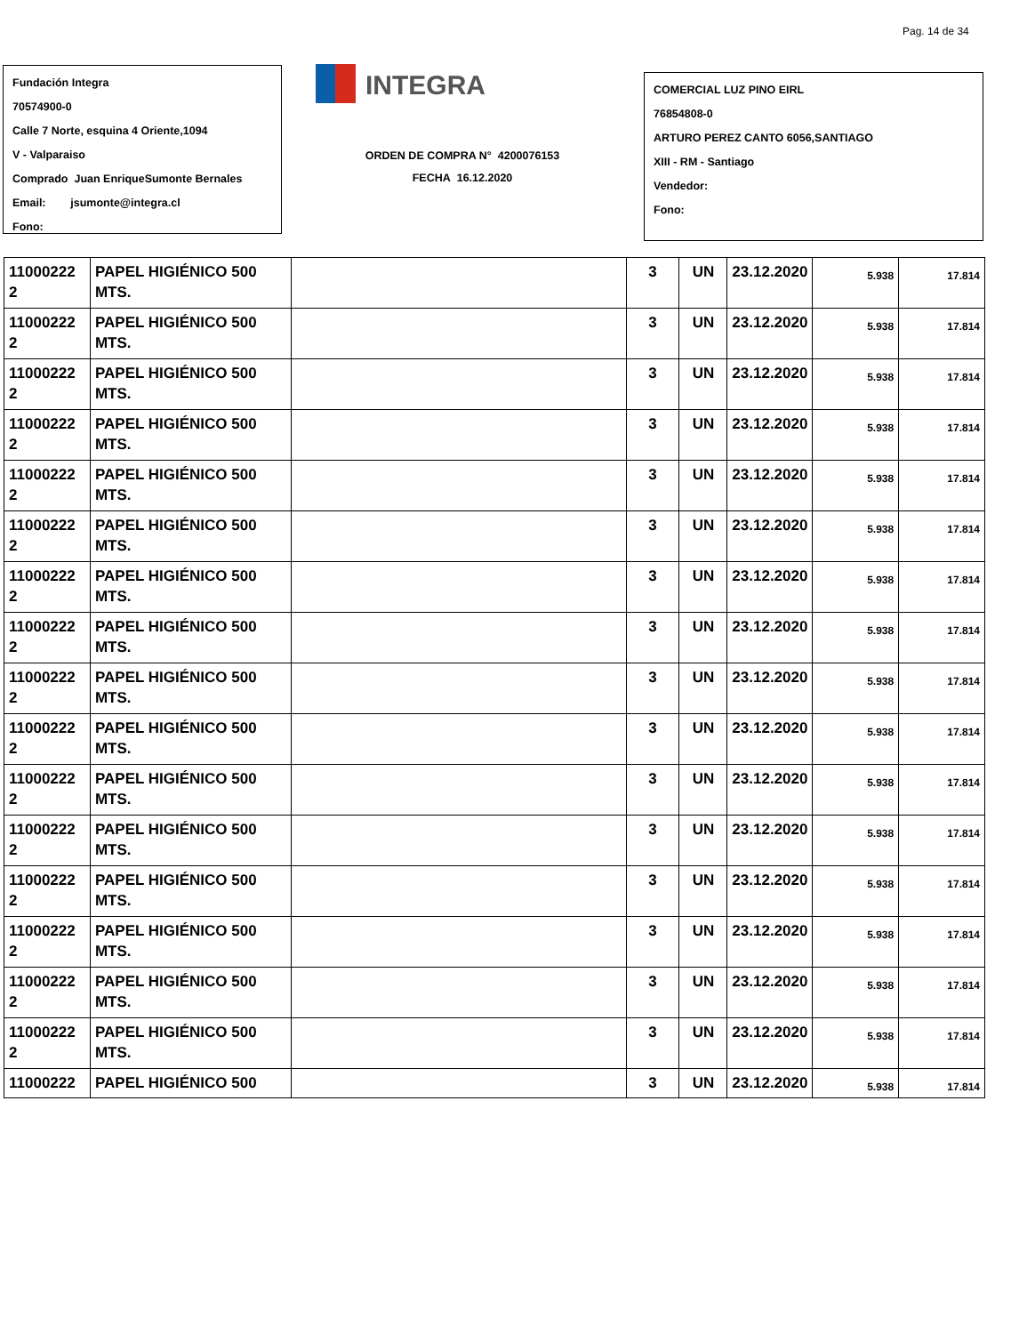Pag. 14 de 34
Fundación Integra
70574900-0
Calle 7 Norte, esquina 4 Oriente,1094
V - Valparaiso
Comprado Juan EnriqueSumonte Bernales
Email: jsumonte@integra.cl
Fono:
INTEGRA
ORDEN DE COMPRA N° 4200076153
FECHA 16.12.2020
COMERCIAL LUZ PINO EIRL
76854808-0
ARTURO PEREZ CANTO 6056,SANTIAGO
XIII - RM - Santiago
Vendedor:
Fono:
| 11000222 2 | PAPEL HIGIÉNICO 500 MTS. | | 3 | UN | 23.12.2020 | 5.938 | 17.814 |
| 11000222 2 | PAPEL HIGIÉNICO 500 MTS. | | 3 | UN | 23.12.2020 | 5.938 | 17.814 |
| 11000222 2 | PAPEL HIGIÉNICO 500 MTS. | | 3 | UN | 23.12.2020 | 5.938 | 17.814 |
| 11000222 2 | PAPEL HIGIÉNICO 500 MTS. | | 3 | UN | 23.12.2020 | 5.938 | 17.814 |
| 11000222 2 | PAPEL HIGIÉNICO 500 MTS. | | 3 | UN | 23.12.2020 | 5.938 | 17.814 |
| 11000222 2 | PAPEL HIGIÉNICO 500 MTS. | | 3 | UN | 23.12.2020 | 5.938 | 17.814 |
| 11000222 2 | PAPEL HIGIÉNICO 500 MTS. | | 3 | UN | 23.12.2020 | 5.938 | 17.814 |
| 11000222 2 | PAPEL HIGIÉNICO 500 MTS. | | 3 | UN | 23.12.2020 | 5.938 | 17.814 |
| 11000222 2 | PAPEL HIGIÉNICO 500 MTS. | | 3 | UN | 23.12.2020 | 5.938 | 17.814 |
| 11000222 2 | PAPEL HIGIÉNICO 500 MTS. | | 3 | UN | 23.12.2020 | 5.938 | 17.814 |
| 11000222 2 | PAPEL HIGIÉNICO 500 MTS. | | 3 | UN | 23.12.2020 | 5.938 | 17.814 |
| 11000222 2 | PAPEL HIGIÉNICO 500 MTS. | | 3 | UN | 23.12.2020 | 5.938 | 17.814 |
| 11000222 2 | PAPEL HIGIÉNICO 500 MTS. | | 3 | UN | 23.12.2020 | 5.938 | 17.814 |
| 11000222 2 | PAPEL HIGIÉNICO 500 MTS. | | 3 | UN | 23.12.2020 | 5.938 | 17.814 |
| 11000222 2 | PAPEL HIGIÉNICO 500 MTS. | | 3 | UN | 23.12.2020 | 5.938 | 17.814 |
| 11000222 2 | PAPEL HIGIÉNICO 500 MTS. | | 3 | UN | 23.12.2020 | 5.938 | 17.814 |
| 11000222 | PAPEL HIGIÉNICO 500 | | 3 | UN | 23.12.2020 | 5.938 | 17.814 |